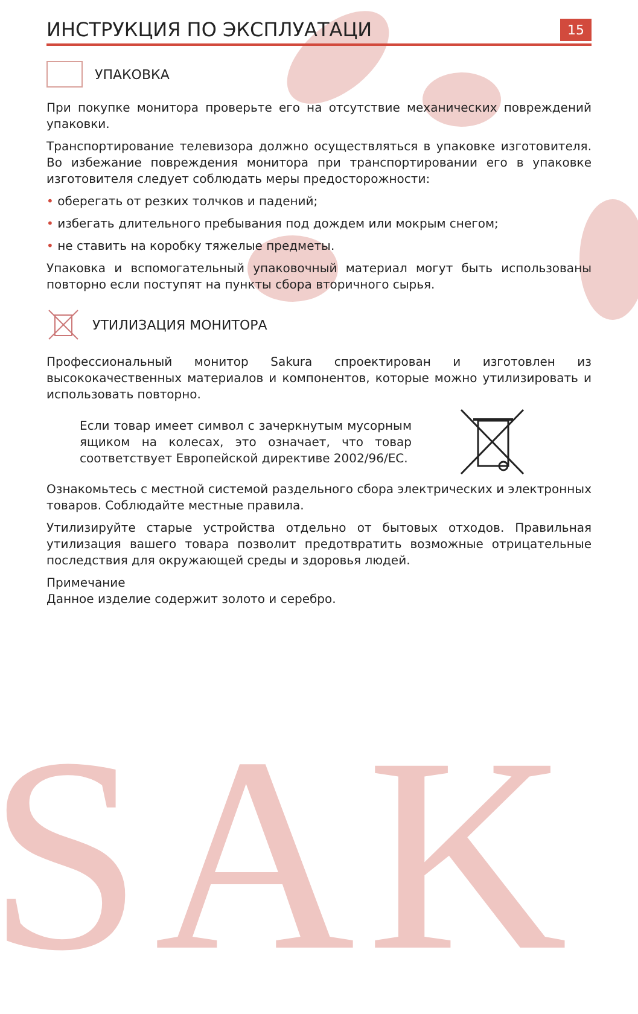SAK
ИНСТРУКЦИЯ ПО ЭКСПЛУАТАЦИ
15
УПАКОВКА
При покупке монитора проверьте его на отсутствие механических повреждений упаковки.
Транспортирование телевизора должно осуществляться в упаковке изготовителя. Во избежание повреждения монитора при транспортировании его в упаковке изготовителя следует соблюдать меры предосторожности:
• оберегать от резких толчков и падений;
• избегать длительного пребывания под дождем или мокрым снегом;
• не ставить на коробку тяжелые предметы.
Упаковка и вспомогательный упаковочный материал могут быть использованы повторно если поступят на пункты сбора вторичного сырья.
УТИЛИЗАЦИЯ МОНИТОРА
Профессиональный монитор Sakura спроектирован и изготовлен из высококачественных материалов и компонентов, которые можно утилизировать и использовать повторно.
Если товар имеет символ с зачеркнутым мусорным ящиком на колесах, это означает, что товар соответствует Европейской директиве 2002/96/EC.
Ознакомьтесь с местной системой раздельного сбора электрических и электронных товаров. Соблюдайте местные правила.
Утилизируйте старые устройства отдельно от бытовых отходов. Правильная утилизация вашего товара позволит предотвратить возможные отрицательные последствия для окружающей среды и здоровья людей.
Примечание
Данное изделие содержит золото и серебро.